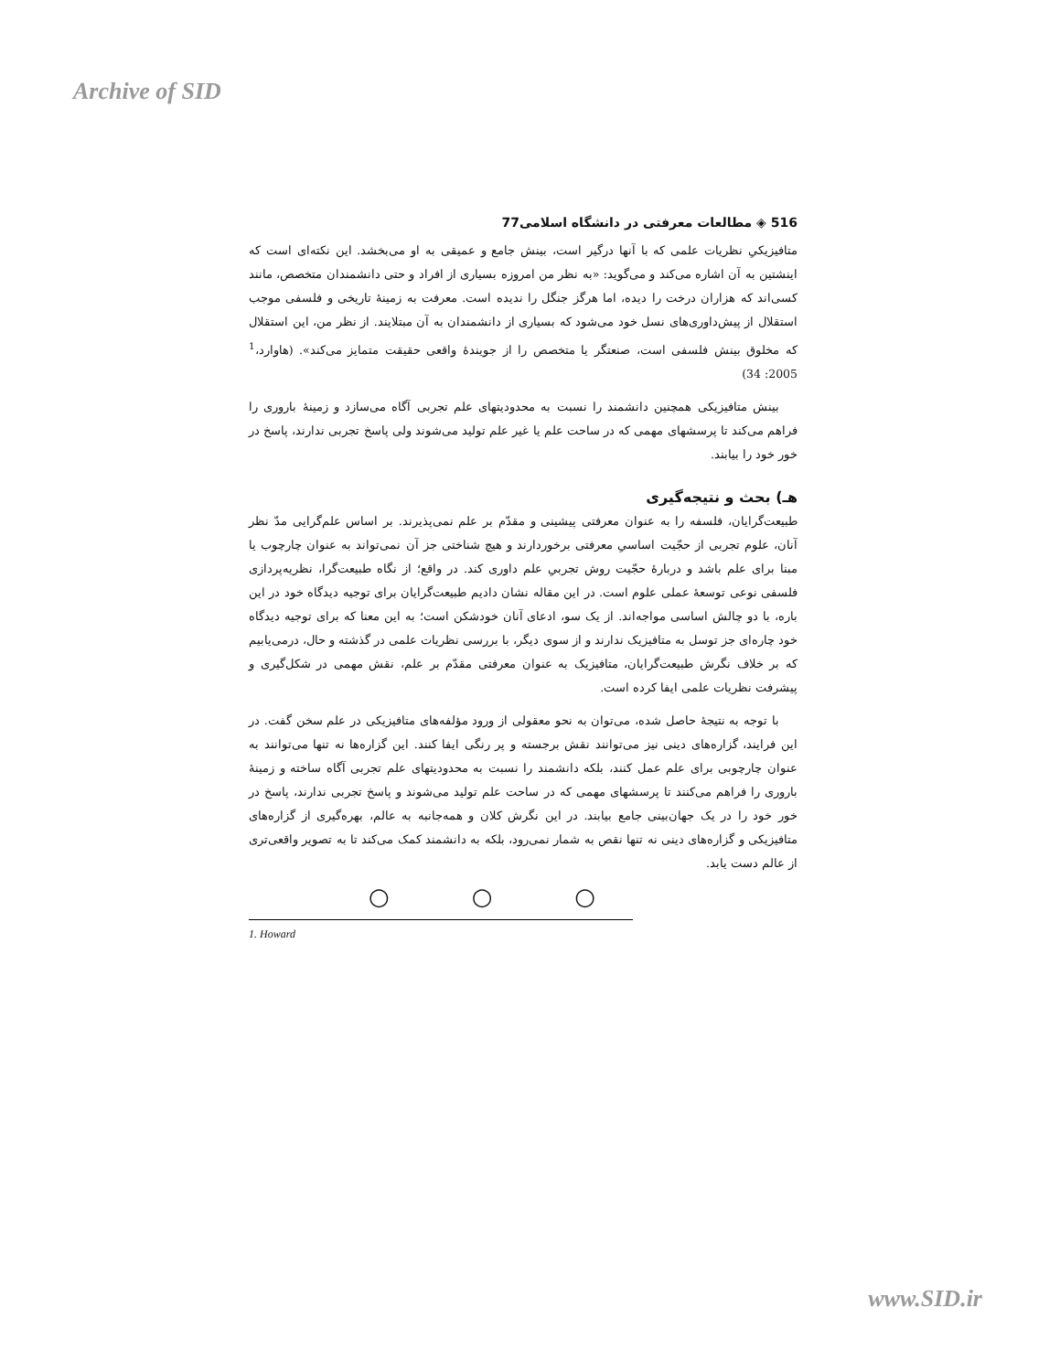Archive of SID
516 ◈ مطالعات معرفتی در دانشگاه اسلامی77
متافیزیکیِ نظریات علمی که با آنها درگیر است، بینش جامع و عمیقی به او می‌بخشد. این نکته‌ای است که اینشتین به آن اشاره می‌کند و می‌گوید: «به نظر من امروزه بسیاری از افراد و حتی دانشمندان متخصص، مانند کسی‌اند که هزاران درخت را دیده، اما هرگز جنگل را ندیده است. معرفت به زمینهٔ تاریخی و فلسفی موجب استقلال از پیش‌داوری‌های نسل خود می‌شود که بسیاری از دانشمندان به آن مبتلایند. از نظر من، این استقلال که مخلوق بینش فلسفی است، صنعتگر یا متخصص را از جویندهٔ واقعی حقیقت متمایز می‌کند». (هاوارد،<sup>1</sup> 2005: 34)
بینش متافیزیکی همچنین دانشمند را نسبت به محدودیتهای علم تجربی آگاه می‌سازد و زمینهٔ باروری را فراهم می‌کند تا پرسشهای مهمی که در ساحت علم یا غیر علم تولید می‌شوند ولی پاسخ تجربی ندارند، پاسخ در خور خود را بیابند.
هـ) بحث و نتیجه‌گیری
طبیعت‌گرایان، فلسفه را به عنوان معرفتی پیشینی و مقدّم بر علم نمی‌پذیرند. بر اساس علم‌گرایی مدّ نظر آنان، علوم تجربی از حجّیت اساسیِ معرفتی برخوردارند و هیچ شناختی جز آن نمی‌تواند به عنوان چارچوب یا مبنا برای علم باشد و دربارهٔ حجّیت روش تجربیِ علم داوری کند. در واقع؛ از نگاه طبیعت‌گرا، نظریه‌پردازی فلسفی نوعی توسعهٔ عملی علوم است. در این مقاله نشان دادیم طبیعت‌گرایان برای توجیه دیدگاه خود در این باره، با دو چالش اساسی مواجه‌اند. از یک سو، ادعای آنان خودشکن است؛ به این معنا که برای توجیه دیدگاه خود چاره‌ای جز توسل به متافیزیک ندارند و از سوی دیگر، با بررسی نظریات علمی در گذشته و حال، درمی‌یابیم که بر خلاف نگرش طبیعت‌گرایان، متافیزیک به عنوان معرفتی مقدّم بر علم، نقش مهمی در شکل‌گیری و پیشرفت نظریات علمی ایفا کرده است.
با توجه به نتیجهٔ حاصل شده، می‌توان به نحو معقولی از ورود مؤلفه‌های متافیزیکی در علم سخن گفت. در این فرایند، گزاره‌های دینی نیز می‌توانند نقش برجسته و پر رنگی ایفا کنند. این گزاره‌ها نه تنها می‌توانند به عنوان چارچوبی برای علم عمل کنند، بلکه دانشمند را نسبت به محدودیتهای علم تجربی آگاه ساخته و زمینهٔ باروری را فراهم می‌کنند تا پرسشهای مهمی که در ساحت علم تولید می‌شوند و پاسخ تجربی ندارند، پاسخ در خور خود را در یک جهان‌بینی جامع بیابند. در این نگرش کلان و همه‌جانبه به عالم، بهره‌گیری از گزاره‌های متافیزیکی و گزاره‌های دینی نه تنها نقص به شمار نمی‌رود، بلکه به دانشمند کمک می‌کند تا به تصویر واقعی‌تری از عالم دست یابد.
○○○
1. Howard
www.SID.ir